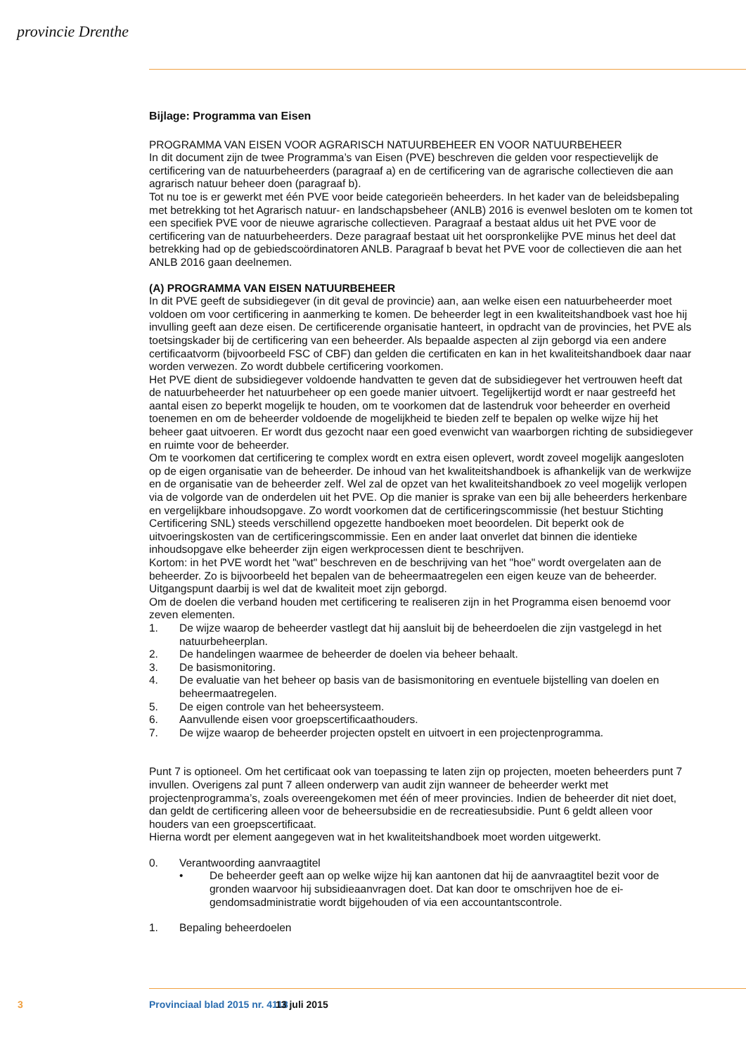provincie Drenthe
Bijlage: Programma van Eisen
PROGRAMMA VAN EISEN VOOR AGRARISCH NATUURBEHEER EN VOOR NATUURBEHEER
In dit document zijn de twee Programma’s van Eisen (PVE) beschreven die gelden voor respectievelijk de certificering van de natuurbeheerders (paragraaf a) en de certificering van de agrarische collectieven die aan agrarisch natuur beheer doen (paragraaf b).
Tot nu toe is er gewerkt met één PVE voor beide categorieën beheerders. In het kader van de beleids­bepaling met betrekking tot het Agrarisch natuur- en landschapsbeheer (ANLB) 2016 is evenwel besloten om te komen tot een specifiek PVE voor de nieuwe agrarische collectieven. Paragraaf a bestaat aldus uit het PVE voor de certificering van de natuurbeheerders. Deze paragraaf bestaat uit het oorspronke­lijke PVE minus het deel dat betrekking had op de gebiedscoördinatoren ANLB. Paragraaf b bevat het PVE voor de collectieven die aan het ANLB 2016 gaan deelnemen.
(A) PROGRAMMA VAN EISEN NATUURBEHEER
In dit PVE geeft de subsidiegever (in dit geval de provincie) aan, aan welke eisen een natuurbeheerder moet voldoen om voor certificering in aanmerking te komen. De beheerder legt in een kwaliteitshandboek vast hoe hij invulling geeft aan deze eisen. De certificerende organisatie hanteert, in opdracht van de provincies, het PVE als toetsingskader bij de certificering van een beheerder. Als bepaalde aspecten al zijn geborgd via een andere certificaatvorm (bijvoorbeeld FSC of CBF) dan gelden die certificaten en kan in het kwaliteitshandboek daar naar worden verwezen. Zo wordt dubbele certificering voorkomen.
Het PVE dient de subsidiegever voldoende handvatten te geven dat de subsidiegever het vertrouwen heeft dat de natuurbeheerder het natuurbeheer op een goede manier uitvoert. Tegelijkertijd wordt er naar gestreefd het aantal eisen zo beperkt mogelijk te houden, om te voorkomen dat de lastendruk voor beheerder en overheid toenemen en om de beheerder voldoende de mogelijkheid te bieden zelf te bepalen op welke wijze hij het beheer gaat uitvoeren. Er wordt dus gezocht naar een goed evenwicht van waarborgen richting de subsidiegever en ruimte voor de beheerder.
Om te voorkomen dat certificering te complex wordt en extra eisen oplevert, wordt zoveel mogelijk aangesloten op de eigen organisatie van de beheerder. De inhoud van het kwaliteitshandboek is afhan­kelijk van de werkwijze en de organisatie van de beheerder zelf. Wel zal de opzet van het kwaliteitshand­boek zo veel mogelijk verlopen via de volgorde van de onderdelen uit het PVE. Op die manier is sprake van een bij alle beheerders herkenbare en vergelijkbare inhoudsopgave. Zo wordt voorkomen dat de certificeringscommissie (het bestuur Stichting Certificering SNL) steeds verschillend opgezette hand­boeken moet beoordelen. Dit beperkt ook de uitvoeringskosten van de certificeringscommissie. Een en ander laat onverlet dat binnen die identieke inhoudsopgave elke beheerder zijn eigen werkprocessen dient te beschrijven.
Kortom: in het PVE wordt het "wat" beschreven en de beschrijving van het "hoe" wordt overgelaten aan de beheerder. Zo is bijvoorbeeld het bepalen van de beheermaatregelen een eigen keuze van de beheerder. Uitgangspunt daarbij is wel dat de kwaliteit moet zijn geborgd.
Om de doelen die verband houden met certificering te realiseren zijn in het Programma eisen benoemd voor zeven elementen.
1. De wijze waarop de beheerder vastlegt dat hij aansluit bij de beheerdoelen die zijn vastgelegd in het natuurbeheerplan.
2. De handelingen waarmee de beheerder de doelen via beheer behaalt.
3. De basismonitoring.
4. De evaluatie van het beheer op basis van de basismonitoring en eventuele bijstelling van doelen en beheermaatregelen.
5. De eigen controle van het beheersysteem.
6. Aanvullende eisen voor groepscertificaathouders.
7. De wijze waarop de beheerder projecten opstelt en uitvoert in een projectenprogramma.
Punt 7 is optioneel. Om het certificaat ook van toepassing te laten zijn op projecten, moeten beheerders punt 7 invullen. Overigens zal punt 7 alleen onderwerp van audit zijn wanneer de beheerder werkt met projectenprogramma’s, zoals overeengekomen met één of meer provincies. Indien de beheerder dit niet doet, dan geldt de certificering alleen voor de beheersubsidie en de recreatiesubsidie. Punt 6 geldt alleen voor houders van een groepscertificaat.
Hierna wordt per element aangegeven wat in het kwaliteitshandboek moet worden uitgewerkt.
0. Verantwoording aanvraagtitel
• De beheerder geeft aan op welke wijze hij kan aantonen dat hij de aanvraagtitel bezit voor de gronden waarvoor hij subsidieaanvragen doet. Dat kan door te omschrijven hoe de ei­gendomsadministratie wordt bijgehouden of via een accountantscontrole.
1. Bepaling beheerdoelen
3 Provinciaal blad 2015 nr. 4118 13 juli 2015